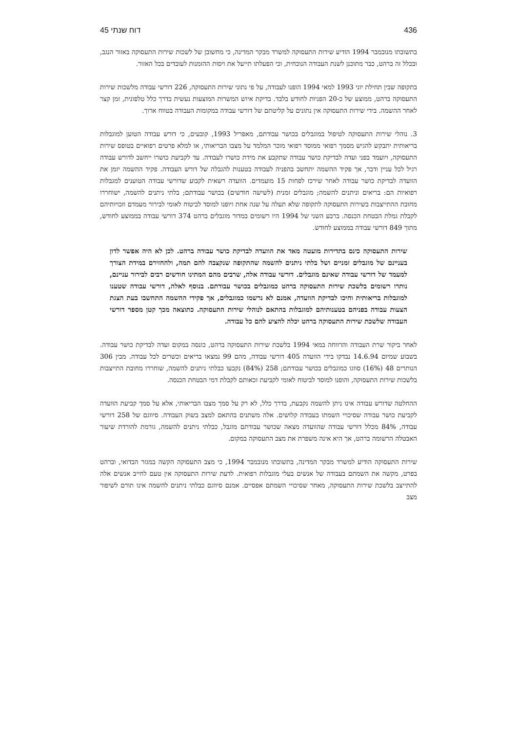436 דוח שנתי 45
בתשובתו מנובמבר 1994 הודיע שירות התעסוקה למשרד מבקר המדינה, כי מחשובן של לשכות שירות התעסוקה באזור הנגב, ובכלל זה ברהט, כבר מתוכנן לשנת העבודה הנוכחית, וכי הפעלתו תייעל את ויסות ההזמנות לעובדים בכל האזור.
בתקופה שבין תחילת יוני 1993 למאי 1994 הופנו לעבודה, על פי נתוני שירות התעסוקה, 226 דורשי עבודה מלשכות שירות התעסוקה ברהט, ממוצע של כ-20 הפניות לחודש בלבד. בדיקת איוש המשרות המוצעות נעשית בדרך כלל טלפונית, זמן קצר לאחר ההשמה. בידי שירות התעסוקה אין נתונים על קליטתם של דורשי עבודה במקומות העבודה בטווח ארוך.
3. נוהלי שירות התעסוקה לטיפול במוגבלים בכושר עבודתם, מאפריל 1993, קובעים, כי דורש עבודה הטוען למוגבלות בריאותית יתבקש להגיש מסמך רפואי ממוסד רפואי מוכר המלמד על מצבו הבריאותי, או למלא פרטים רפואיים בטופס שירות התעסוקה, ויועמד בפני ועדה לבדיקת כושר עבודה שתקבע את מידת כושרו לעבודה. עד לקביעת כושרו ייחשב לדורש עבודה רגיל לכל עניין ודבר, אך פקיד ההשמה יתחשב בהפניה לעבודה בטענות להגבלה של דורש העבודה. פקיד ההשמה יזמן את הוועדה לבדיקת כושר עבודה לאחר שירכז לפחות 15 מועמדים. הוועדה רשאית לקבוע שדורשי עבודה הטוענים למגבלות רפואיות הם: בריאים וניתנים להשמה; מוגבלים זמנית (לשישה חודשים) בכושר עבודתם; בלתי ניתנים להשמה, ישוחררו מחובת ההתייצבות בשירות התעסוקה לתקופה שלא תעלה על שנה אחת ויופנו למוסד לביטוח לאומי לבירור מעמדם וזכויותיהם לקבלת גמלת הבטחת הכנסה. ברבע השני של 1994 היו רשומים במדור מוגבלים ברהט 374 דורשי עבודה בממוצע לחודש, מתוך 849 דורשי עבודה בממוצע לחודש.
שירות התעסוקה כינס בתדירות מועטה מאד את הוועדה לבדיקת כושר עבודה ברהט. לכן לא היה אפשר לדון בעניינם של מוגבלים זמניים ושל בלתי ניתנים להשמה שהתקופה שנקצבה להם תמה, ולהחזירם במידת הצורך למעמד של דורשי עבודה שאינם מוגבלים. דורשי עבודה אלה, שרבים מהם המתינו חודשים רבים לבירור עניינם, נותרו רשומים בלשכת שירות התעסוקה ברהט כמוגבלים בכושר עבודתם. בנוסף לאלה, דורשי עבודה שטענו למוגבלות בריאותית וחיכו לבדיקת הוועדה, אמנם לא נרשמו כמוגבלים, אך פקידי ההשמה התחשבו בעת הצגת הצעות עבודה בפניהם בטענותיהם למוגבלות בהתאם לנוהלי שירות התעסוקה. כתוצאה מכך קטן מספר דורשי העבודה שלשכת שירות התעסוקה ברהט יכלה להציע להם כל עבודה.
לאחר ביקור שרת העבודה והרווחה במאי 1994 בלשכת שירות התעסוקה ברהט, כונסה במקום ועדה לבדיקת כושר עבודה. בשבוע שמיום 14.6.94 נבדקו בידי הוועדה 405 דורשי עבודה, מהם 99 נמצאו בריאים וכשרים לכל עבודה. מבין 306 הנותרים 48 (16%) סווגו כמוגבלים בכושר עבודתם; 258 (84%) נקבעו כבלתי ניתנים להשמה, שוחררו מחובת התייצבות בלשכות שירות התעסוקה, והופנו למוסד לביטוח לאומי לקביעת זכאותם לקבלת דמי הבטחת הכנסה.
ההחלטה שדורש עבודה אינו ניתן להשמה נקבעת, בדרך כלל, לא רק על סמך מצבו הבריאותי, אלא על סמך קביעת הוועדה לקביעת כושר עבודה שסיכויי השמתו בעבודה קלושים. אלה משתנים בהתאם למצב בשוק העבודה. סיווגם של 258 דורשי עבודה, 84% מכלל דורשי עבודה שהוועדה מצאה שכושר עבודתם מוגבל, כבלתי ניתנים להשמה, גורמת להורדת שיעור האבטלה הרשומה ברהט, אך היא אינה משפרת את מצב התעסוקה במקום.
שירות התעסוקה הודיע למשרד מבקר המדינה, בתשובתו מנובמבר 1994, כי מצב התעסוקה הקשה במגזר הבדואי, וברהט בפרט, מקשה את השמתם בעבודה של אנשים בעלי מוגבלות רפואית. לדעת שירות התעסוקה אין טעם לחייב אנשים אלה להתייצב בלשכת שירות התעסוקה, מאחר שסיכויי השמתם אפסיים. אמנם סיווגם כבלתי ניתנים להשמה אינו תורם לשיפור מצב